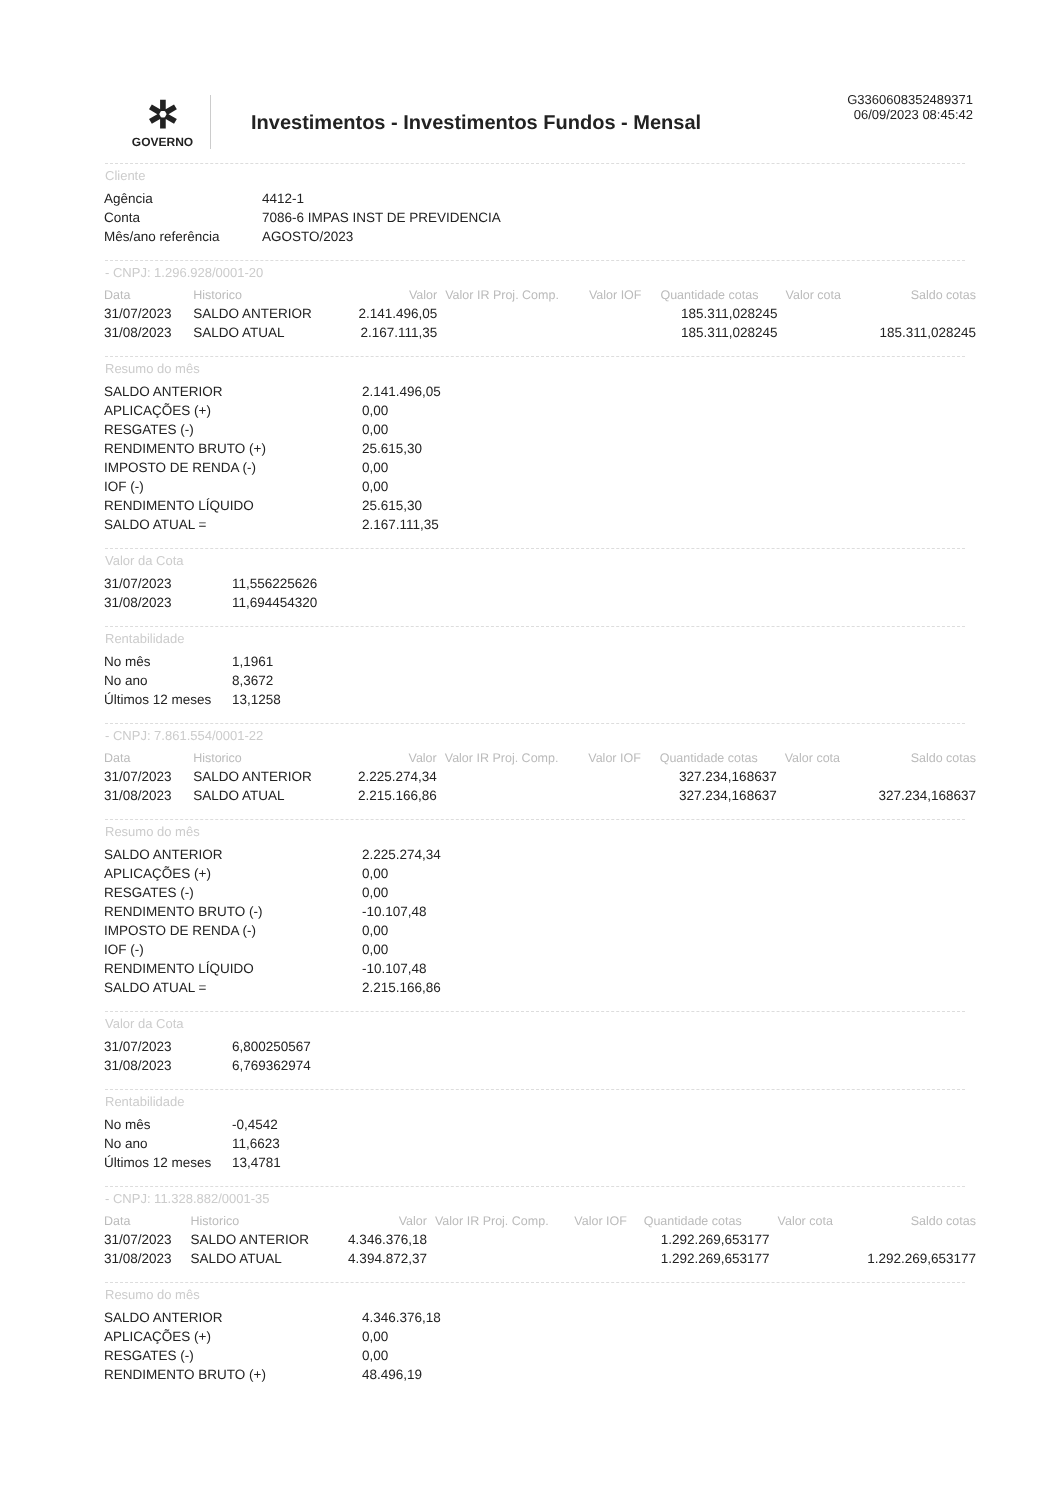G3360608352489371
06/09/2023 08:45:42
✲
GOVERNO
Investimentos - Investimentos Fundos - Mensal
Cliente
| Agência | 4412-1 |
| Conta | 7086-6 IMPAS INST DE PREVIDENCIA |
| Mês/ano referência | AGOSTO/2023 |
- CNPJ: 1.296.928/0001-20
| Data | Historico | Valor | Valor IR Proj. Comp. | Valor IOF | Quantidade cotas | Valor cota | Saldo cotas |
| --- | --- | --- | --- | --- | --- | --- | --- |
| 31/07/2023 | SALDO ANTERIOR | 2.141.496,05 | | | 185.311,028245 | | |
| 31/08/2023 | SALDO ATUAL | 2.167.111,35 | | | 185.311,028245 | | 185.311,028245 |
Resumo do mês
| SALDO ANTERIOR | 2.141.496,05 |
| APLICAÇÕES (+) | 0,00 |
| RESGATES (-) | 0,00 |
| RENDIMENTO BRUTO (+) | 25.615,30 |
| IMPOSTO DE RENDA (-) | 0,00 |
| IOF (-) | 0,00 |
| RENDIMENTO LÍQUIDO | 25.615,30 |
| SALDO ATUAL = | 2.167.111,35 |
Valor da Cota
| 31/07/2023 | 11,556225626 |
| 31/08/2023 | 11,694454320 |
Rentabilidade
| No mês | 1,1961 |
| No ano | 8,3672 |
| Últimos 12 meses | 13,1258 |
- CNPJ: 7.861.554/0001-22
| Data | Historico | Valor | Valor IR Proj. Comp. | Valor IOF | Quantidade cotas | Valor cota | Saldo cotas |
| --- | --- | --- | --- | --- | --- | --- | --- |
| 31/07/2023 | SALDO ANTERIOR | 2.225.274,34 | | | 327.234,168637 | | |
| 31/08/2023 | SALDO ATUAL | 2.215.166,86 | | | 327.234,168637 | | 327.234,168637 |
Resumo do mês
| SALDO ANTERIOR | 2.225.274,34 |
| APLICAÇÕES (+) | 0,00 |
| RESGATES (-) | 0,00 |
| RENDIMENTO BRUTO (-) | -10.107,48 |
| IMPOSTO DE RENDA (-) | 0,00 |
| IOF (-) | 0,00 |
| RENDIMENTO LÍQUIDO | -10.107,48 |
| SALDO ATUAL = | 2.215.166,86 |
Valor da Cota
| 31/07/2023 | 6,800250567 |
| 31/08/2023 | 6,769362974 |
Rentabilidade
| No mês | -0,4542 |
| No ano | 11,6623 |
| Últimos 12 meses | 13,4781 |
- CNPJ: 11.328.882/0001-35
| Data | Historico | Valor | Valor IR Proj. Comp. | Valor IOF | Quantidade cotas | Valor cota | Saldo cotas |
| --- | --- | --- | --- | --- | --- | --- | --- |
| 31/07/2023 | SALDO ANTERIOR | 4.346.376,18 | | | 1.292.269,653177 | | |
| 31/08/2023 | SALDO ATUAL | 4.394.872,37 | | | 1.292.269,653177 | | 1.292.269,653177 |
Resumo do mês
| SALDO ANTERIOR | 4.346.376,18 |
| APLICAÇÕES (+) | 0,00 |
| RESGATES (-) | 0,00 |
| RENDIMENTO BRUTO (+) | 48.496,19 |